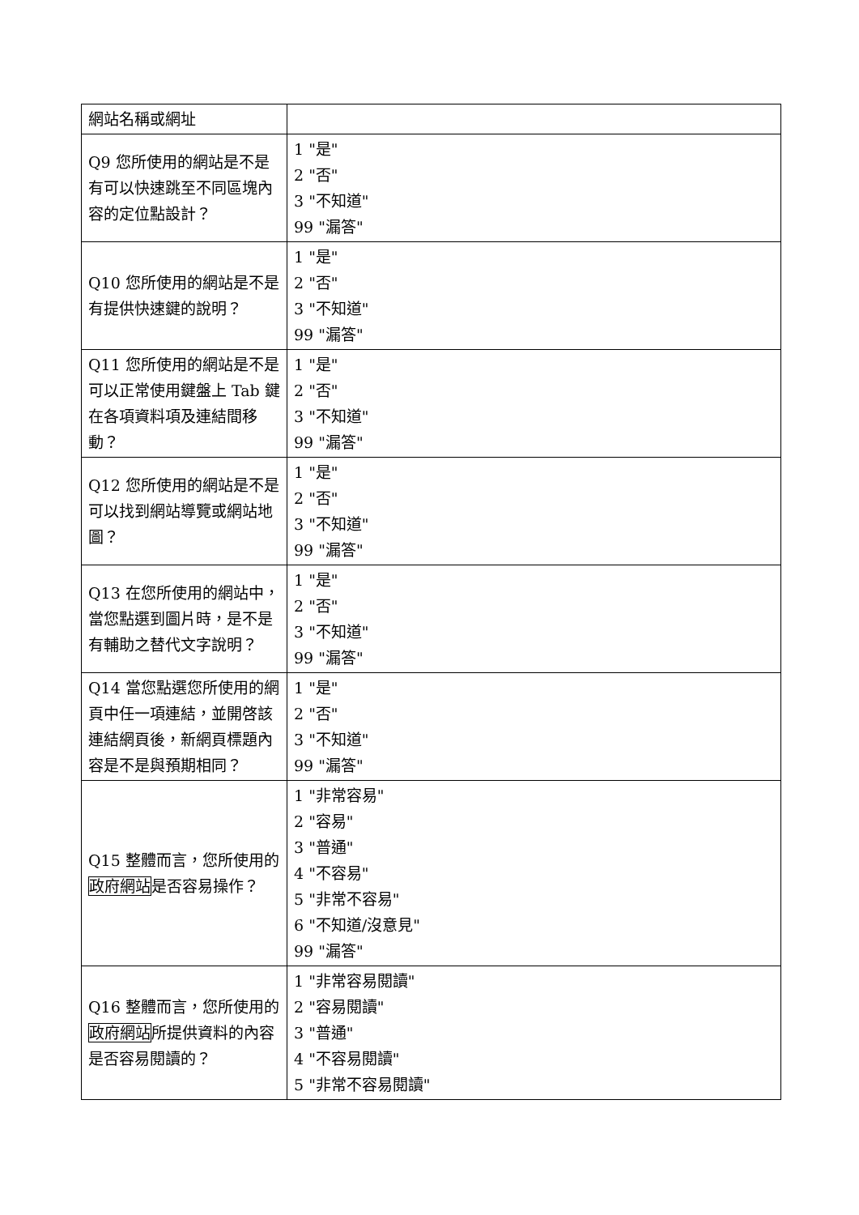| 網站名稱或網址 | |
| Q9 您所使用的網站是不是有可以快速跳至不同區塊內容的定位點設計？ | 1 "是" 2 "否" 3 "不知道" 99 "漏答" |
| Q10 您所使用的網站是不是有提供快速鍵的說明？ | 1 "是" 2 "否" 3 "不知道" 99 "漏答" |
| Q11 您所使用的網站是不是可以正常使用鍵盤上 Tab 鍵在各項資料項及連結間移動？ | 1 "是" 2 "否" 3 "不知道" 99 "漏答" |
| Q12 您所使用的網站是不是可以找到網站導覽或網站地圖？ | 1 "是" 2 "否" 3 "不知道" 99 "漏答" |
| Q13 在您所使用的網站中，當您點選到圖片時，是不是有輔助之替代文字說明？ | 1 "是" 2 "否" 3 "不知道" 99 "漏答" |
| Q14 當您點選您所使用的網頁中任一項連結，並開啓該連結網頁後，新網頁標題內容是不是與預期相同？ | 1 "是" 2 "否" 3 "不知道" 99 "漏答" |
| Q15 整體而言，您所使用的 政府網站 是否容易操作？ | 1 "非常容易" 2 "容易" 3 "普通" 4 "不容易" 5 "非常不容易" 6 "不知道/沒意見" 99 "漏答" |
| Q16 整體而言，您所使用的 政府網站 所提供資料的內容是否容易閱讀的？ | 1 "非常容易閱讀" 2 "容易閱讀" 3 "普通" 4 "不容易閱讀" 5 "非常不容易閱讀" |